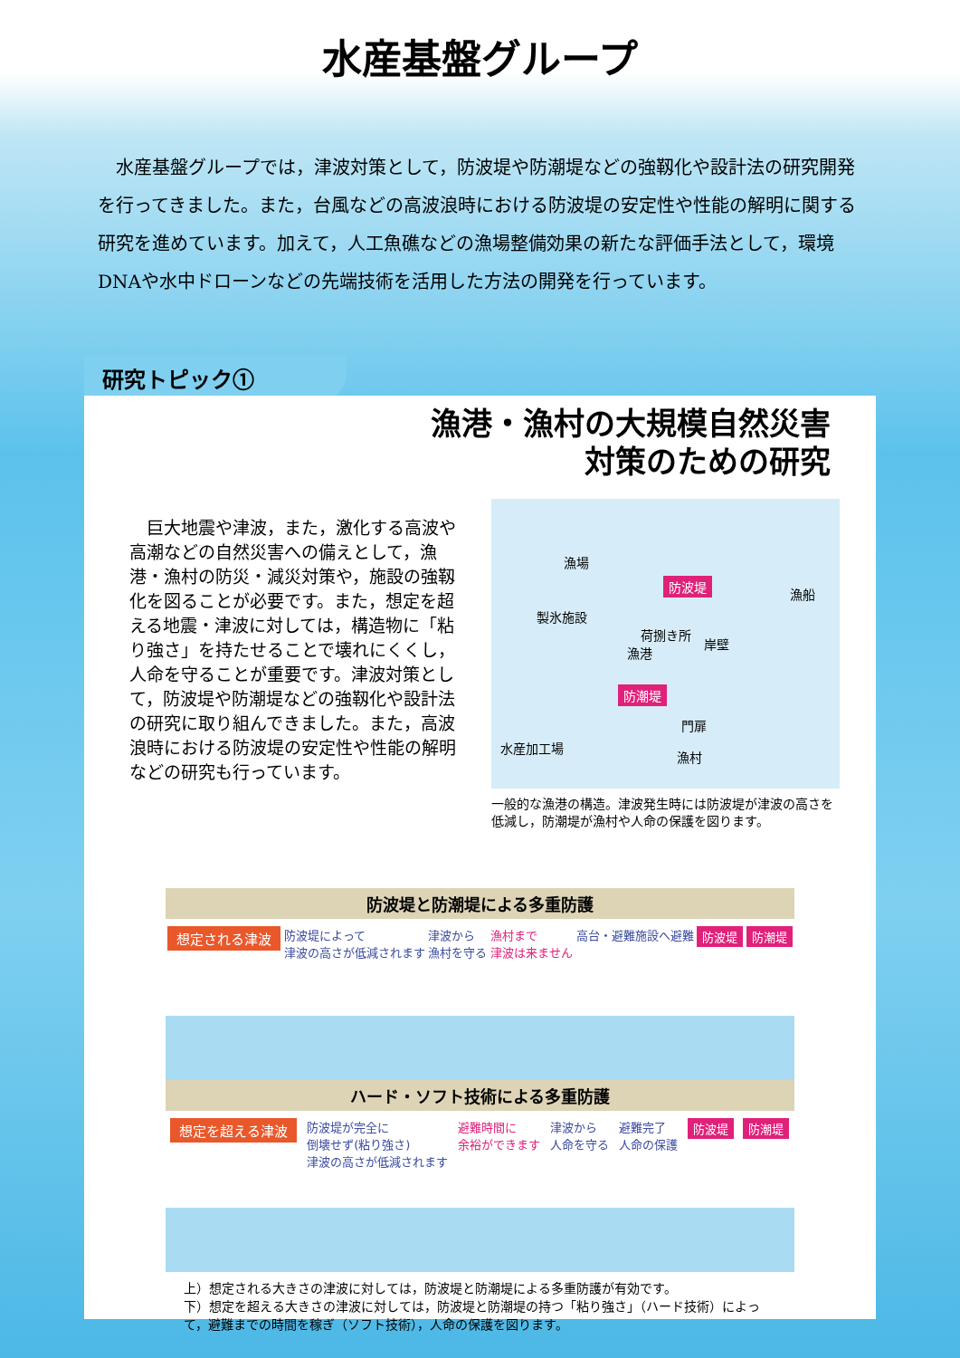水産基盤グループ
水産基盤グループでは，津波対策として，防波堤や防潮堤などの強靱化や設計法の研究開発を行ってきました。また，台風などの高波浪時における防波堤の安定性や性能の解明に関する研究を進めています。加えて，人工魚礁などの漁場整備効果の新たな評価手法として，環境DNAや水中ドローンなどの先端技術を活用した方法の開発を行っています。
研究トピック①
漁港・漁村の大規模自然災害
対策のための研究
巨大地震や津波，また，激化する高波や高潮などの自然災害への備えとして，漁港・漁村の防災・減災対策や，施設の強靱化を図ることが必要です。また，想定を超える地震・津波に対しては，構造物に「粘り強さ」を持たせることで壊れにくくし，人命を守ることが重要です。津波対策として，防波堤や防潮堤などの強靱化や設計法の研究に取り組んできました。また，高波浪時における防波堤の安定性や性能の解明などの研究も行っています。
漁場
防波堤
漁船
製氷施設
漁港
荷捌き所
岸壁
防潮堤
門扉
水産加工場
漁村
一般的な漁港の構造。津波発生時には防波堤が津波の高さを低減し，防潮堤が漁村や人命の保護を図ります。
防波堤と防潮堤による多重防護
想定される津波 防波堤によって
津波の高さが低減されます 津波から
漁村を守る 漁村まで
津波は来ません 高台・避難施設へ避難 防波堤 防潮堤
ハード・ソフト技術による多重防護
想定を超える津波 防波堤が完全に
倒壊せず(粘り強さ)
津波の高さが低減されます 避難時間に
余裕ができます 津波から
人命を守る 避難完了
人命の保護 防波堤 防潮堤
上）想定される大きさの津波に対しては，防波堤と防潮堤による多重防護が有効です。
下）想定を超える大きさの津波に対しては，防波堤と防潮堤の持つ「粘り強さ」（ハード技術）によって，避難までの時間を稼ぎ（ソフト技術），人命の保護を図ります。